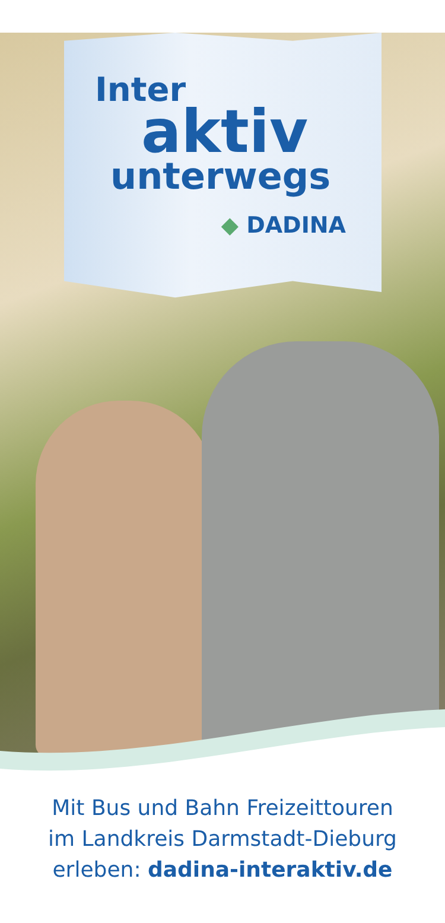Inter
aktiv
unterwegs
◆ DADINA
Mit Bus und Bahn Freizeittouren
im Landkreis Darmstadt-Dieburg
erleben: dadina-interaktiv.de